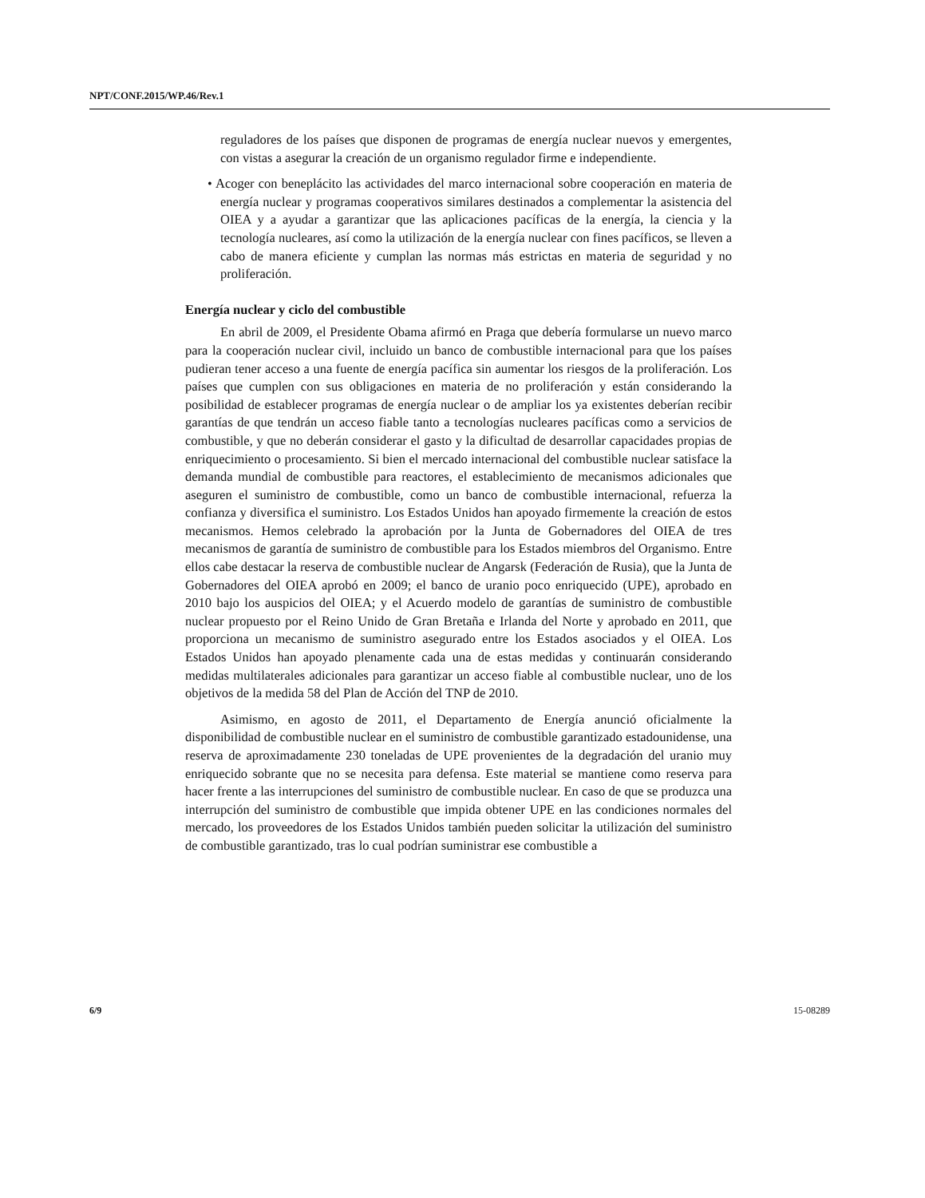NPT/CONF.2015/WP.46/Rev.1
reguladores de los países que disponen de programas de energía nuclear nuevos y emergentes, con vistas a asegurar la creación de un organismo regulador firme e independiente.
• Acoger con beneplácito las actividades del marco internacional sobre cooperación en materia de energía nuclear y programas cooperativos similares destinados a complementar la asistencia del OIEA y a ayudar a garantizar que las aplicaciones pacíficas de la energía, la ciencia y la tecnología nucleares, así como la utilización de la energía nuclear con fines pacíficos, se lleven a cabo de manera eficiente y cumplan las normas más estrictas en materia de seguridad y no proliferación.
Energía nuclear y ciclo del combustible
En abril de 2009, el Presidente Obama afirmó en Praga que debería formularse un nuevo marco para la cooperación nuclear civil, incluido un banco de combustible internacional para que los países pudieran tener acceso a una fuente de energía pacífica sin aumentar los riesgos de la proliferación. Los países que cumplen con sus obligaciones en materia de no proliferación y están considerando la posibilidad de establecer programas de energía nuclear o de ampliar los ya existentes deberían recibir garantías de que tendrán un acceso fiable tanto a tecnologías nucleares pacíficas como a servicios de combustible, y que no deberán considerar el gasto y la dificultad de desarrollar capacidades propias de enriquecimiento o procesamiento. Si bien el mercado internacional del combustible nuclear satisface la demanda mundial de combustible para reactores, el establecimiento de mecanismos adicionales que aseguren el suministro de combustible, como un banco de combustible internacional, refuerza la confianza y diversifica el suministro. Los Estados Unidos han apoyado firmemente la creación de estos mecanismos. Hemos celebrado la aprobación por la Junta de Gobernadores del OIEA de tres mecanismos de garantía de suministro de combustible para los Estados miembros del Organismo. Entre ellos cabe destacar la reserva de combustible nuclear de Angarsk (Federación de Rusia), que la Junta de Gobernadores del OIEA aprobó en 2009; el banco de uranio poco enriquecido (UPE), aprobado en 2010 bajo los auspicios del OIEA; y el Acuerdo modelo de garantías de suministro de combustible nuclear propuesto por el Reino Unido de Gran Bretaña e Irlanda del Norte y aprobado en 2011, que proporciona un mecanismo de suministro asegurado entre los Estados asociados y el OIEA. Los Estados Unidos han apoyado plenamente cada una de estas medidas y continuarán considerando medidas multilaterales adicionales para garantizar un acceso fiable al combustible nuclear, uno de los objetivos de la medida 58 del Plan de Acción del TNP de 2010.
Asimismo, en agosto de 2011, el Departamento de Energía anunció oficialmente la disponibilidad de combustible nuclear en el suministro de combustible garantizado estadounidense, una reserva de aproximadamente 230 toneladas de UPE provenientes de la degradación del uranio muy enriquecido sobrante que no se necesita para defensa. Este material se mantiene como reserva para hacer frente a las interrupciones del suministro de combustible nuclear. En caso de que se produzca una interrupción del suministro de combustible que impida obtener UPE en las condiciones normales del mercado, los proveedores de los Estados Unidos también pueden solicitar la utilización del suministro de combustible garantizado, tras lo cual podrían suministrar ese combustible a
6/9 15-08289